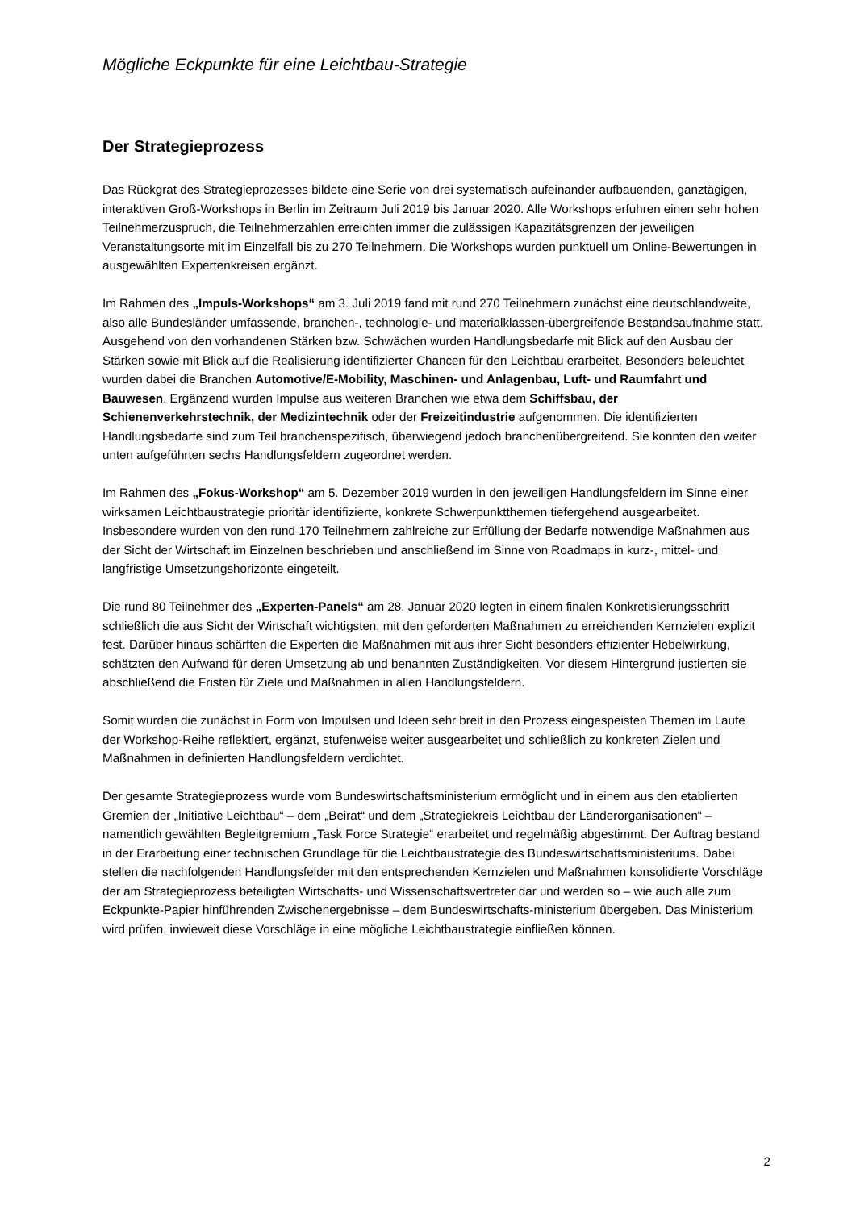Mögliche Eckpunkte für eine Leichtbau-Strategie
Der Strategieprozess
Das Rückgrat des Strategieprozesses bildete eine Serie von drei systematisch aufeinander aufbauenden, ganztägigen, interaktiven Groß-Workshops in Berlin im Zeitraum Juli 2019 bis Januar 2020. Alle Workshops erfuhren einen sehr hohen Teilnehmerzuspruch, die Teilnehmerzahlen erreichten immer die zulässigen Kapazitätsgrenzen der jeweiligen Veranstaltungsorte mit im Einzelfall bis zu 270 Teilnehmern. Die Workshops wurden punktuell um Online-Bewertungen in ausgewählten Expertenkreisen ergänzt.
Im Rahmen des „Impuls-Workshops“ am 3. Juli 2019 fand mit rund 270 Teilnehmern zunächst eine deutschlandweite, also alle Bundesländer umfassende, branchen-, technologie- und materialklassen-übergreifende Bestandsaufnahme statt. Ausgehend von den vorhandenen Stärken bzw. Schwächen wurden Handlungsbedarfe mit Blick auf den Ausbau der Stärken sowie mit Blick auf die Realisierung identifizierter Chancen für den Leichtbau erarbeitet. Besonders beleuchtet wurden dabei die Branchen Automotive/E-Mobility, Maschinen- und Anlagenbau, Luft- und Raumfahrt und Bauwesen. Ergänzend wurden Impulse aus weiteren Branchen wie etwa dem Schiffsbau, der Schienenverkehrstechnik, der Medizintechnik oder der Freizeitindustrie aufgenommen. Die identifizierten Handlungsbedarfe sind zum Teil branchenspezifisch, überwiegend jedoch branchenübergreifend. Sie konnten den weiter unten aufgeführten sechs Handlungsfeldern zugeordnet werden.
Im Rahmen des „Fokus-Workshop“ am 5. Dezember 2019 wurden in den jeweiligen Handlungsfeldern im Sinne einer wirksamen Leichtbaustrategie prioritär identifizierte, konkrete Schwerpunktthemen tiefergehend ausgearbeitet. Insbesondere wurden von den rund 170 Teilnehmern zahlreiche zur Erfüllung der Bedarfe notwendige Maßnahmen aus der Sicht der Wirtschaft im Einzelnen beschrieben und anschließend im Sinne von Roadmaps in kurz-, mittel- und langfristige Umsetzungshorizonte eingeteilt.
Die rund 80 Teilnehmer des „Experten-Panels“ am 28. Januar 2020 legten in einem finalen Konkretisierungsschritt schließlich die aus Sicht der Wirtschaft wichtigsten, mit den geforderten Maßnahmen zu erreichenden Kernzielen explizit fest. Darüber hinaus schärften die Experten die Maßnahmen mit aus ihrer Sicht besonders effizienter Hebelwirkung, schätzten den Aufwand für deren Umsetzung ab und benannten Zuständigkeiten. Vor diesem Hintergrund justierten sie abschließend die Fristen für Ziele und Maßnahmen in allen Handlungsfeldern.
Somit wurden die zunächst in Form von Impulsen und Ideen sehr breit in den Prozess eingespeisten Themen im Laufe der Workshop-Reihe reflektiert, ergänzt, stufenweise weiter ausgearbeitet und schließlich zu konkreten Zielen und Maßnahmen in definierten Handlungsfeldern verdichtet.
Der gesamte Strategieprozess wurde vom Bundeswirtschaftsministerium ermöglicht und in einem aus den etablierten Gremien der „Initiative Leichtbau“ – dem „Beirat“ und dem „Strategiekreis Leichtbau der Länderorganisationen“ – namentlich gewählten Begleitgremium „Task Force Strategie“ erarbeitet und regelmäßig abgestimmt. Der Auftrag bestand in der Erarbeitung einer technischen Grundlage für die Leichtbaustrategie des Bundeswirtschaftsministeriums. Dabei stellen die nachfolgenden Handlungsfelder mit den entsprechenden Kernzielen und Maßnahmen konsolidierte Vorschläge der am Strategieprozess beteiligten Wirtschafts- und Wissenschaftsvertreter dar und werden so – wie auch alle zum Eckpunkte-Papier hinführenden Zwischenergebnisse – dem Bundeswirtschafts-ministerium übergeben. Das Ministerium wird prüfen, inwieweit diese Vorschläge in eine mögliche Leichtbaustrategie einfließen können.
2